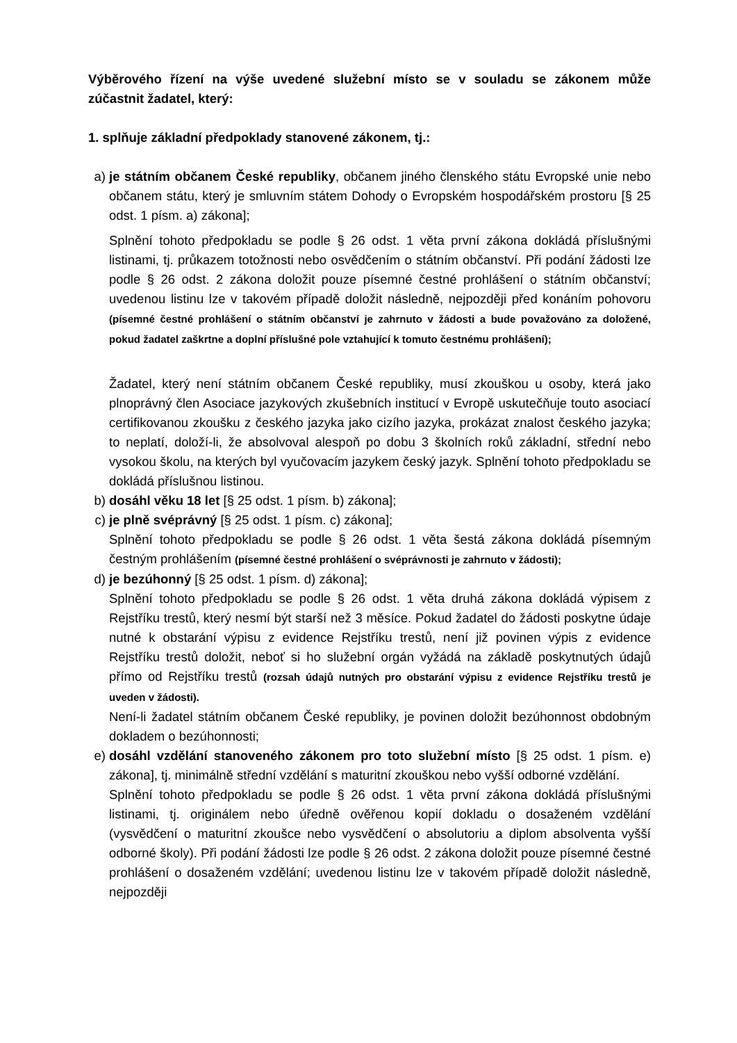Výběrového řízení na výše uvedené služební místo se v souladu se zákonem může zúčastnit žadatel, který:
1. splňuje základní předpoklady stanovené zákonem, tj.:
a) je státním občanem České republiky, občanem jiného členského státu Evropské unie nebo občanem státu, který je smluvním státem Dohody o Evropském hospodářském prostoru [§ 25 odst. 1 písm. a) zákona];
Splnění tohoto předpokladu se podle § 26 odst. 1 věta první zákona dokládá příslušnými listinami, tj. průkazem totožnosti nebo osvědčením o státním občanství. Při podání žádosti lze podle § 26 odst. 2 zákona doložit pouze písemné čestné prohlášení o státním občanství; uvedenou listinu lze v takovém případě doložit následně, nejpozději před konáním pohovoru (písemné čestné prohlášení o státním občanství je zahrnuto v žádosti a bude považováno za doložené, pokud žadatel zaškrtne a doplní příslušné pole vztahující k tomuto čestnému prohlášení);
Žadatel, který není státním občanem České republiky, musí zkouškou u osoby, která jako plnoprávný člen Asociace jazykových zkušebních institucí v Evropě uskutečňuje touto asociací certifikovanou zkoušku z českého jazyka jako cizího jazyka, prokázat znalost českého jazyka; to neplatí, doloží-li, že absolvoval alespoň po dobu 3 školních roků základní, střední nebo vysokou školu, na kterých byl vyučovacím jazykem český jazyk. Splnění tohoto předpokladu se dokládá příslušnou listinou.
b) dosáhl věku 18 let [§ 25 odst. 1 písm. b) zákona];
c) je plně svéprávný [§ 25 odst. 1 písm. c) zákona];
Splnění tohoto předpokladu se podle § 26 odst. 1 věta šestá zákona dokládá písemným čestným prohlášením (písemné čestné prohlášení o svéprávnosti je zahrnuto v žádosti);
d) je bezúhonný [§ 25 odst. 1 písm. d) zákona];
Splnění tohoto předpokladu se podle § 26 odst. 1 věta druhá zákona dokládá výpisem z Rejstříku trestů, který nesmí být starší než 3 měsíce. Pokud žadatel do žádosti poskytne údaje nutné k obstarání výpisu z evidence Rejstříku trestů, není již povinen výpis z evidence Rejstříku trestů doložit, neboť si ho služební orgán vyžádá na základě poskytnutých údajů přímo od Rejstříku trestů (rozsah údajů nutných pro obstarání výpisu z evidence Rejstříku trestů je uveden v žádosti).
Není-li žadatel státním občanem České republiky, je povinen doložit bezúhonnost obdobným dokladem o bezúhonnosti;
e) dosáhl vzdělání stanoveného zákonem pro toto služební místo [§ 25 odst. 1 písm. e) zákona], tj. minimálně střední vzdělání s maturitní zkouškou nebo vyšší odborné vzdělání.
Splnění tohoto předpokladu se podle § 26 odst. 1 věta první zákona dokládá příslušnými listinami, tj. originálem nebo úředně ověřenou kopií dokladu o dosaženém vzdělání (vysvědčení o maturitní zkoušce nebo vysvědčení o absolutoriu a diplom absolventa vyšší odborné školy). Při podání žádosti lze podle § 26 odst. 2 zákona doložit pouze písemné čestné prohlášení o dosaženém vzdělání; uvedenou listinu lze v takovém případě doložit následně, nejpozději